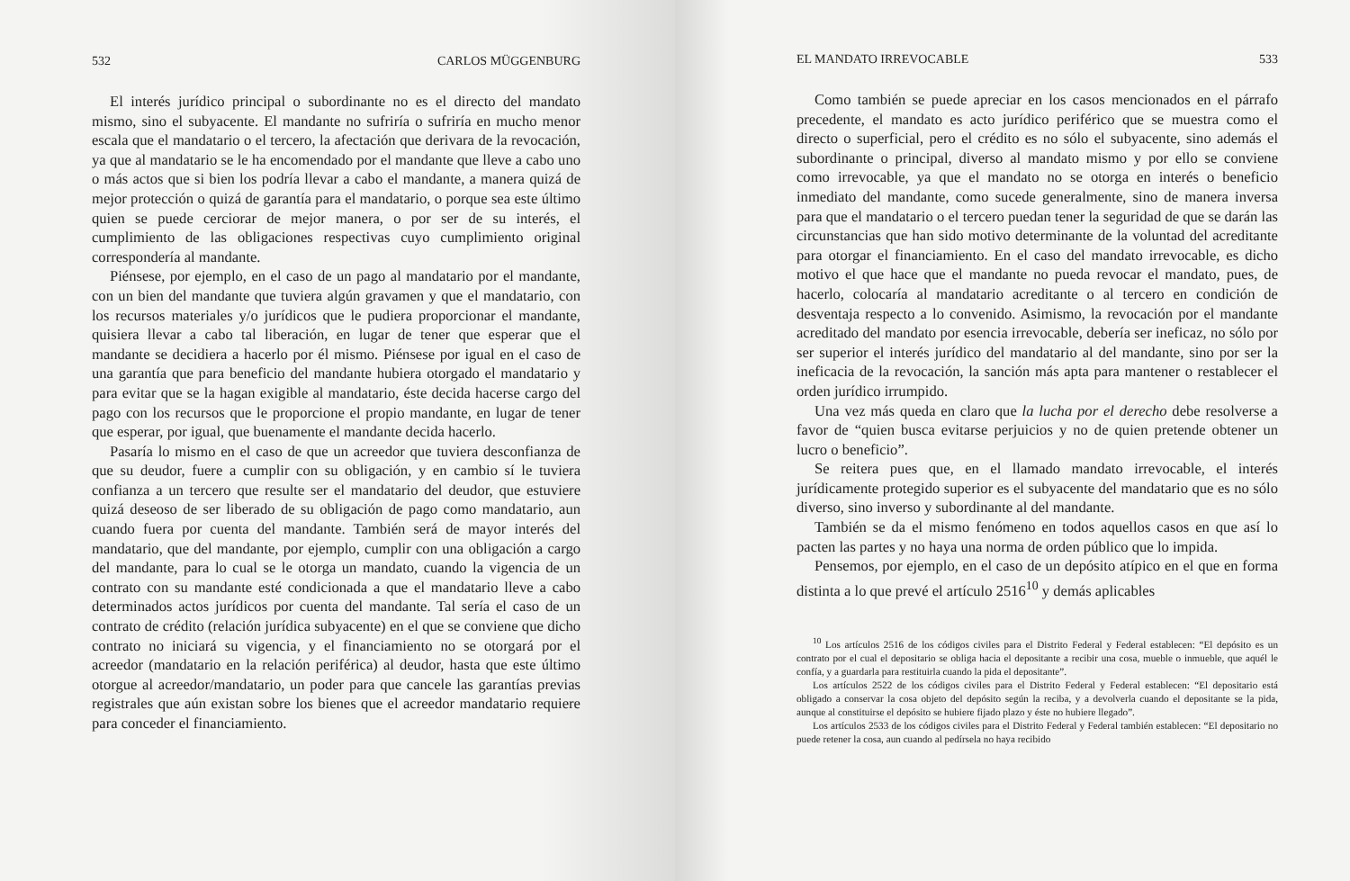532 CARLOS MÜGGENBURG
El interés jurídico principal o subordinante no es el directo del mandato mismo, sino el subyacente. El mandante no sufriría o sufriría en mucho menor escala que el mandatario o el tercero, la afectación que derivara de la revocación, ya que al mandatario se le ha encomendado por el mandante que lleve a cabo uno o más actos que si bien los podría llevar a cabo el mandante, a manera quizá de mejor protección o quizá de garantía para el mandatario, o porque sea este último quien se puede cerciorar de mejor manera, o por ser de su interés, el cumplimiento de las obligaciones respectivas cuyo cumplimiento original correspondería al mandante.
Piénsese, por ejemplo, en el caso de un pago al mandatario por el mandante, con un bien del mandante que tuviera algún gravamen y que el mandatario, con los recursos materiales y/o jurídicos que le pudiera proporcionar el mandante, quisiera llevar a cabo tal liberación, en lugar de tener que esperar que el mandante se decidiera a hacerlo por él mismo. Piénsese por igual en el caso de una garantía que para beneficio del mandante hubiera otorgado el mandatario y para evitar que se la hagan exigible al mandatario, éste decida hacerse cargo del pago con los recursos que le proporcione el propio mandante, en lugar de tener que esperar, por igual, que buenamente el mandante decida hacerlo.
Pasaría lo mismo en el caso de que un acreedor que tuviera desconfianza de que su deudor, fuere a cumplir con su obligación, y en cambio sí le tuviera confianza a un tercero que resulte ser el mandatario del deudor, que estuviere quizá deseoso de ser liberado de su obligación de pago como mandatario, aun cuando fuera por cuenta del mandante. También será de mayor interés del mandatario, que del mandante, por ejemplo, cumplir con una obligación a cargo del mandante, para lo cual se le otorga un mandato, cuando la vigencia de un contrato con su mandante esté condicionada a que el mandatario lleve a cabo determinados actos jurídicos por cuenta del mandante. Tal sería el caso de un contrato de crédito (relación jurídica subyacente) en el que se conviene que dicho contrato no iniciará su vigencia, y el financiamiento no se otorgará por el acreedor (mandatario en la relación periférica) al deudor, hasta que este último otorgue al acreedor/mandatario, un poder para que cancele las garantías previas registrales que aún existan sobre los bienes que el acreedor mandatario requiere para conceder el financiamiento.
EL MANDATO IRREVOCABLE 533
Como también se puede apreciar en los casos mencionados en el párrafo precedente, el mandato es acto jurídico periférico que se muestra como el directo o superficial, pero el crédito es no sólo el subyacente, sino además el subordinante o principal, diverso al mandato mismo y por ello se conviene como irrevocable, ya que el mandato no se otorga en interés o beneficio inmediato del mandante, como sucede generalmente, sino de manera inversa para que el mandatario o el tercero puedan tener la seguridad de que se darán las circunstancias que han sido motivo determinante de la voluntad del acreditante para otorgar el financiamiento. En el caso del mandato irrevocable, es dicho motivo el que hace que el mandante no pueda revocar el mandato, pues, de hacerlo, colocaría al mandatario acreditante o al tercero en condición de desventaja respecto a lo convenido. Asimismo, la revocación por el mandante acreditado del mandato por esencia irrevocable, debería ser ineficaz, no sólo por ser superior el interés jurídico del mandatario al del mandante, sino por ser la ineficacia de la revocación, la sanción más apta para mantener o restablecer el orden jurídico irrumpido.
Una vez más queda en claro que la lucha por el derecho debe resolverse a favor de “quien busca evitarse perjuicios y no de quien pretende obtener un lucro o beneficio”.
Se reitera pues que, en el llamado mandato irrevocable, el interés jurídicamente protegido superior es el subyacente del mandatario que es no sólo diverso, sino inverso y subordinante al del mandante.
También se da el mismo fenómeno en todos aquellos casos en que así lo pacten las partes y no haya una norma de orden público que lo impida.
Pensemos, por ejemplo, en el caso de un depósito atípico en el que en forma distinta a lo que prevé el artículo 2516<sup>10</sup> y demás aplicables
<sup>10</sup> Los artículos 2516 de los códigos civiles para el Distrito Federal y Federal establecen: “El depósito es un contrato por el cual el depositario se obliga hacia el depositante a recibir una cosa, mueble o inmueble, que aquél le confía, y a guardarla para restituirla cuando la pida el depositante”.
Los artículos 2522 de los códigos civiles para el Distrito Federal y Federal establecen: “El depositario está obligado a conservar la cosa objeto del depósito según la reciba, y a devolverla cuando el depositante se la pida, aunque al constituirse el depósito se hubiere fijado plazo y éste no hubiere llegado”.
Los artículos 2533 de los códigos civiles para el Distrito Federal y Federal también establecen: “El depositario no puede retener la cosa, aun cuando al pedírsela no haya recibido